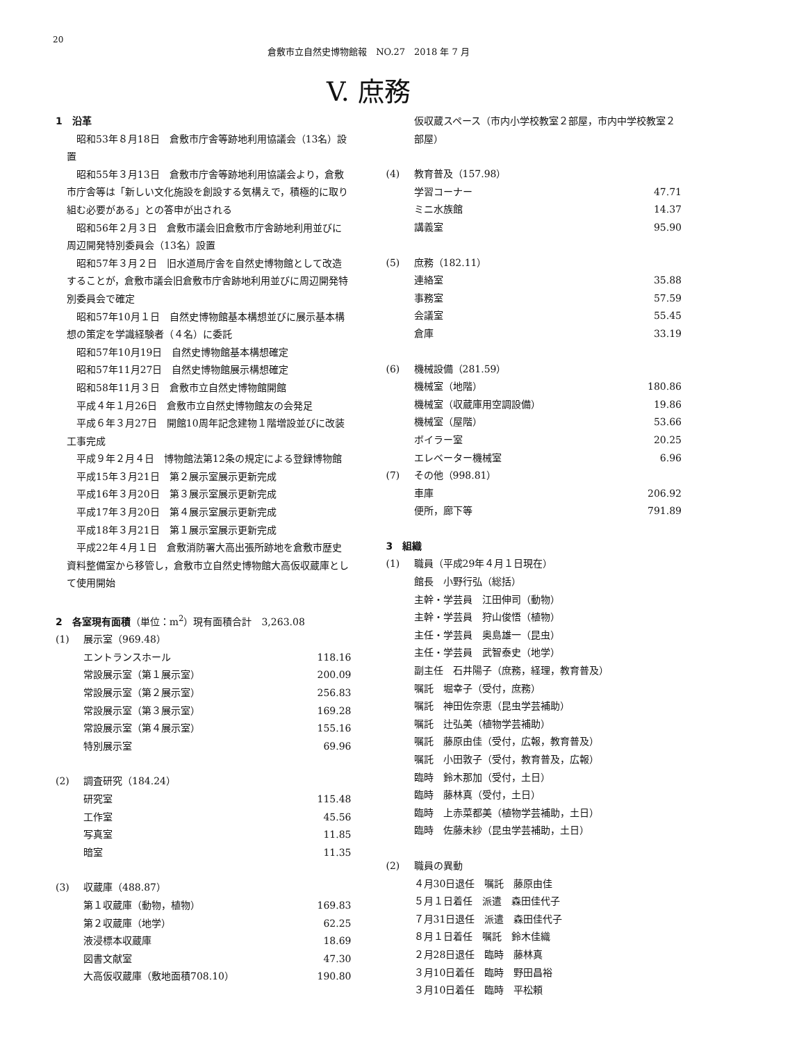20
倉敷市立自然史博物館報　NO.27　2018 年 7 月
V. 庶務
1　沿革
昭和53年８月18日　倉敷市庁舎等跡地利用協議会（13名）設置
昭和55年３月13日　倉敷市庁舎等跡地利用協議会より，倉敷市庁舎等は「新しい文化施設を創設する気構えで，積極的に取り組む必要がある」との答申が出される
昭和56年２月３日　倉敷市議会旧倉敷市庁舎跡地利用並びに周辺開発特別委員会（13名）設置
昭和57年３月２日　旧水道局庁舎を自然史博物館として改造することが，倉敷市議会旧倉敷市庁舎跡地利用並びに周辺開発特別委員会で確定
昭和57年10月１日　自然史博物館基本構想並びに展示基本構想の策定を学識経験者（４名）に委託
昭和57年10月19日　自然史博物館基本構想確定
昭和57年11月27日　自然史博物館展示構想確定
昭和58年11月３日　倉敷市立自然史博物館開館
平成４年１月26日　倉敷市立自然史博物館友の会発足
平成６年３月27日　開館10周年記念建物１階増設並びに改装工事完成
平成９年２月４日　博物館法第12条の規定による登録博物館
平成15年３月21日　第２展示室展示更新完成
平成16年３月20日　第３展示室展示更新完成
平成17年３月20日　第４展示室展示更新完成
平成18年３月21日　第１展示室展示更新完成
平成22年４月１日　倉敷消防署大高出張所跡地を倉敷市歴史資料整備室から移管し，倉敷市立自然史博物館大高仮収蔵庫として使用開始
2　各室現有面積（単位：m<sup>2</sup>）現有面積合計　3,263.08
| (1) | 展示室（969.48） | |
| | エントランスホール | 118.16 |
| | 常設展示室（第１展示室） | 200.09 |
| | 常設展示室（第２展示室） | 256.83 |
| | 常設展示室（第３展示室） | 169.28 |
| | 常設展示室（第４展示室） | 155.16 |
| | 特別展示室 | 69.96 |
| (2) | 調査研究（184.24） | |
| | 研究室 | 115.48 |
| | 工作室 | 45.56 |
| | 写真室 | 11.85 |
| | 暗室 | 11.35 |
| (3) | 収蔵庫（488.87） | |
| | 第１収蔵庫（動物，植物） | 169.83 |
| | 第２収蔵庫（地学） | 62.25 |
| | 液浸標本収蔵庫 | 18.69 |
| | 図書文献室 | 47.30 |
| | 大高仮収蔵庫（敷地面積708.10） | 190.80 |
仮収蔵スペース（市内小学校教室２部屋，市内中学校教室２部屋）
| (4) | 教育普及（157.98） | |
| | 学習コーナー | 47.71 |
| | ミニ水族館 | 14.37 |
| | 講義室 | 95.90 |
| (5) | 庶務（182.11） | |
| | 連絡室 | 35.88 |
| | 事務室 | 57.59 |
| | 会議室 | 55.45 |
| | 倉庫 | 33.19 |
| (6) | 機械設備（281.59） | |
| | 機械室（地階） | 180.86 |
| | 機械室（収蔵庫用空調設備） | 19.86 |
| | 機械室（屋階） | 53.66 |
| | ボイラー室 | 20.25 |
| | エレベーター機械室 | 6.96 |
| (7) | その他（998.81） | |
| | 車庫 | 206.92 |
| | 便所，廊下等 | 791.89 |
3　組織
| (1) | 職員（平成29年４月１日現在） |
| | 館長 小野行弘（総括） |
| | 主幹・学芸員 江田伸司（動物） |
| | 主幹・学芸員 狩山俊悟（植物） |
| | 主任・学芸員 奥島雄一（昆虫） |
| | 主任・学芸員 武智泰史（地学） |
| | 副主任 石井陽子（庶務，経理，教育普及） |
| | 嘱託 堀幸子（受付，庶務） |
| | 嘱託 神田佐奈恵（昆虫学芸補助） |
| | 嘱託 辻弘美（植物学芸補助） |
| | 嘱託 藤原由佳（受付，広報，教育普及） |
| | 嘱託 小田敦子（受付，教育普及，広報） |
| | 臨時 鈴木那加（受付，土日） |
| | 臨時 藤林真（受付，土日） |
| | 臨時 上赤菜都美（植物学芸補助，土日） |
| | 臨時 佐藤未紗（昆虫学芸補助，土日） |
| (2) | 職員の異動 |
| | ４月30日退任 嘱託 藤原由佳 |
| | ５月１日着任 派遣 森田佳代子 |
| | ７月31日退任 派遣 森田佳代子 |
| | ８月１日着任 嘱託 鈴木佳織 |
| | ２月28日退任 臨時 藤林真 |
| | ３月10日着任 臨時 野田昌裕 |
| | ３月10日着任 臨時 平松頼 |